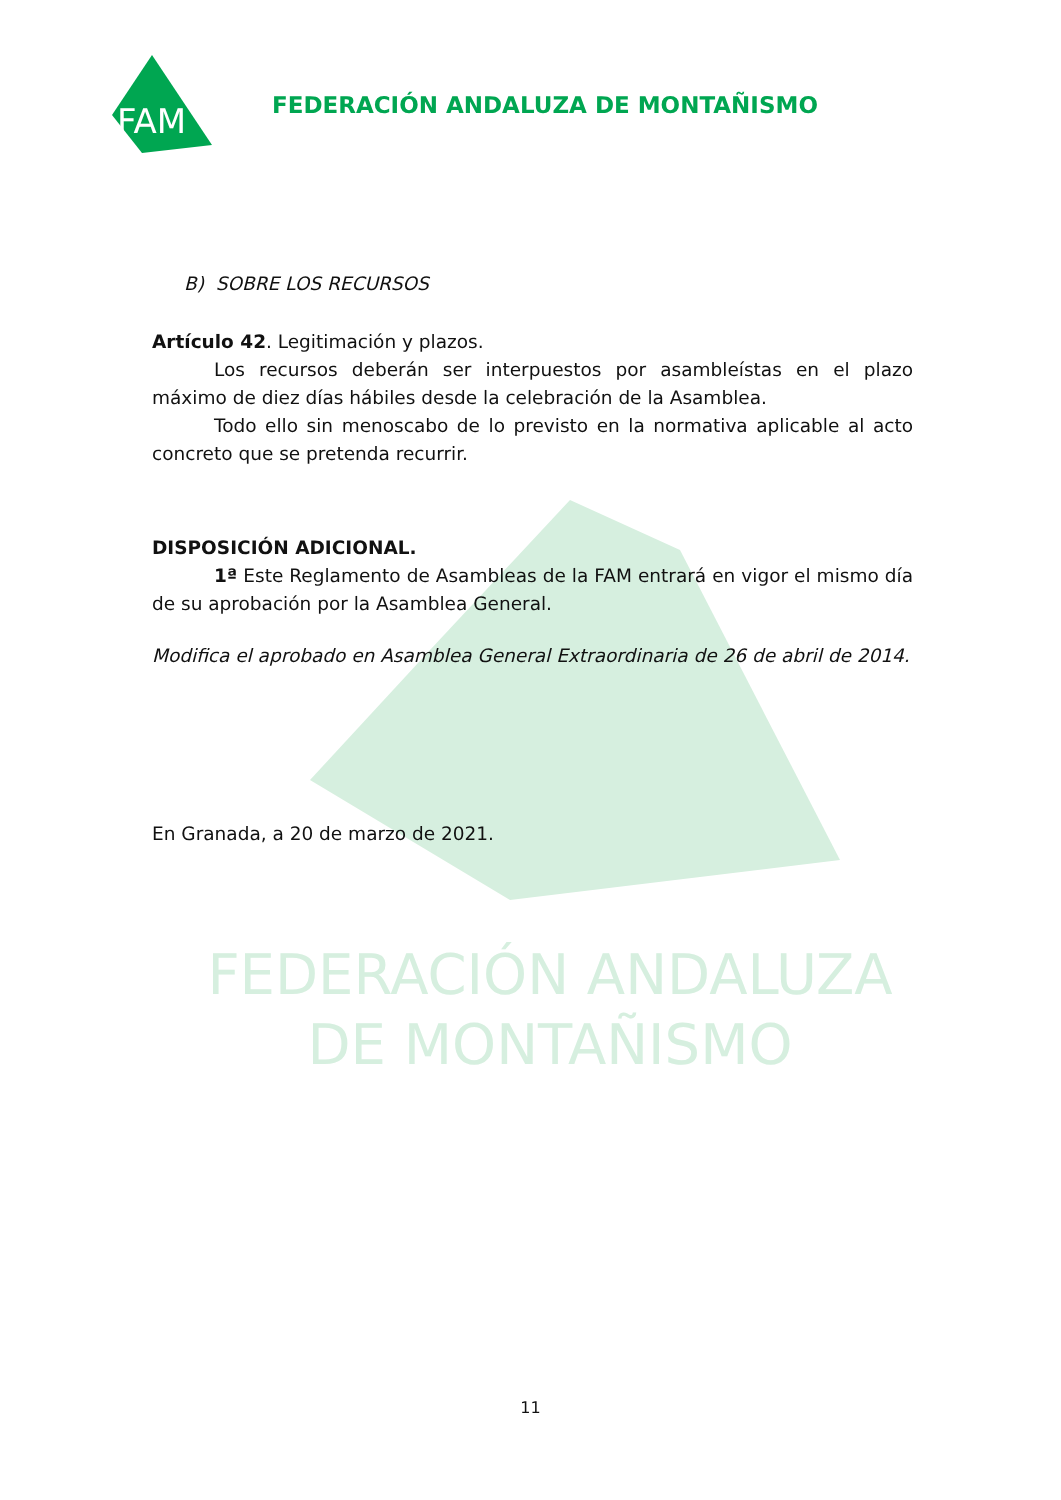FAM
FEDERACIÓN ANDALUZA DE MONTAÑISMO
B) SOBRE LOS RECURSOS
Artículo 42. Legitimación y plazos.
Los recursos deberán ser interpuestos por asambleístas en el plazo máximo de diez días hábiles desde la celebración de la Asamblea.
Todo ello sin menoscabo de lo previsto en la normativa aplicable al acto concreto que se pretenda recurrir.
DISPOSICIÓN ADICIONAL.
1ª Este Reglamento de Asambleas de la FAM entrará en vigor el mismo día de su aprobación por la Asamblea General.
Modifica el aprobado en Asamblea General Extraordinaria de 26 de abril de 2014.
En Granada, a 20 de marzo de 2021.
FEDERACIÓN ANDALUZA
DE MONTAÑISMO
11